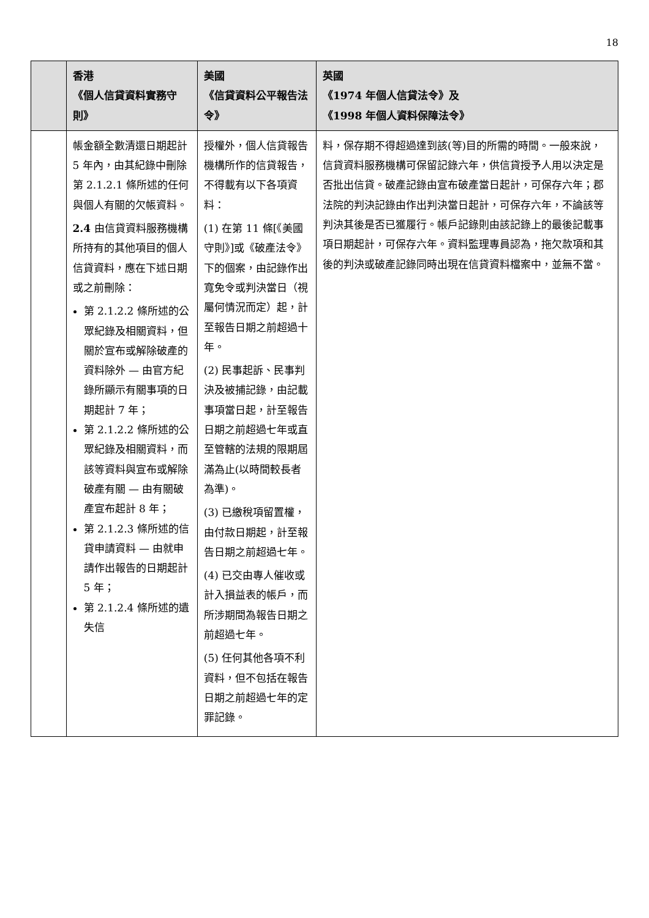18
| | 香港 《個人信貸資料實務守則》 | 美國 《信貸資料公平報告法令》 | 英國 《1974 年個人信貸法令》及 《1998 年個人資料保障法令》 |
| --- | --- | --- | --- |
| | 帳金額全數清還日期起計 5 年內，由其紀錄中刪除第 2.1.2.1 條所述的任何與個人有關的欠帳資料。 2.4 由信貸資料服務機構所持有的其他項目的個人信貸資料，應在下述日期或之前刪除： 第 2.1.2.2 條所述的公眾紀錄及相關資料，但關於宣布或解除破產的資料除外 — 由官方紀錄所顯示有關事項的日期起計 7 年； 第 2.1.2.2 條所述的公眾紀錄及相關資料，而該等資料與宣布或解除破產有關 — 由有關破產宣布起計 8 年； 第 2.1.2.3 條所述的信貸申請資料 — 由就申請作出報告的日期起計 5 年； 第 2.1.2.4 條所述的遺失信 | 授權外，個人信貸報告機構所作的信貸報告，不得載有以下各項資料： (1) 在第 11 條[《美國守則》]或《破產法令》下的個案，由記錄作出寬免令或判決當日（視屬何情況而定）起，計至報告日期之前超過十年。 (2) 民事起訴、民事判決及被捕記錄，由記載事項當日起，計至報告日期之前超過七年或直至管轄的法規的限期屆滿為止(以時間較長者為準)。 (3) 已繳稅項留置權，由付款日期起，計至報告日期之前超過七年。 (4) 已交由專人催收或計入損益表的帳戶，而所涉期間為報告日期之前超過七年。 (5) 任何其他各項不利資料，但不包括在報告日期之前超過七年的定罪記錄。 | 料，保存期不得超過達到該(等)目的所需的時間。一般來說，信貸資料服務機構可保留記錄六年，供信貸授予人用以決定是否批出信貸。破產記錄由宣布破產當日起計，可保存六年；郡法院的判決記錄由作出判決當日起計，可保存六年，不論該等判決其後是否已獲履行。帳戶記錄則由該記錄上的最後記載事項日期起計，可保存六年。資料監理專員認為，拖欠款項和其後的判決或破產記錄同時出現在信貸資料檔案中，並無不當。 |